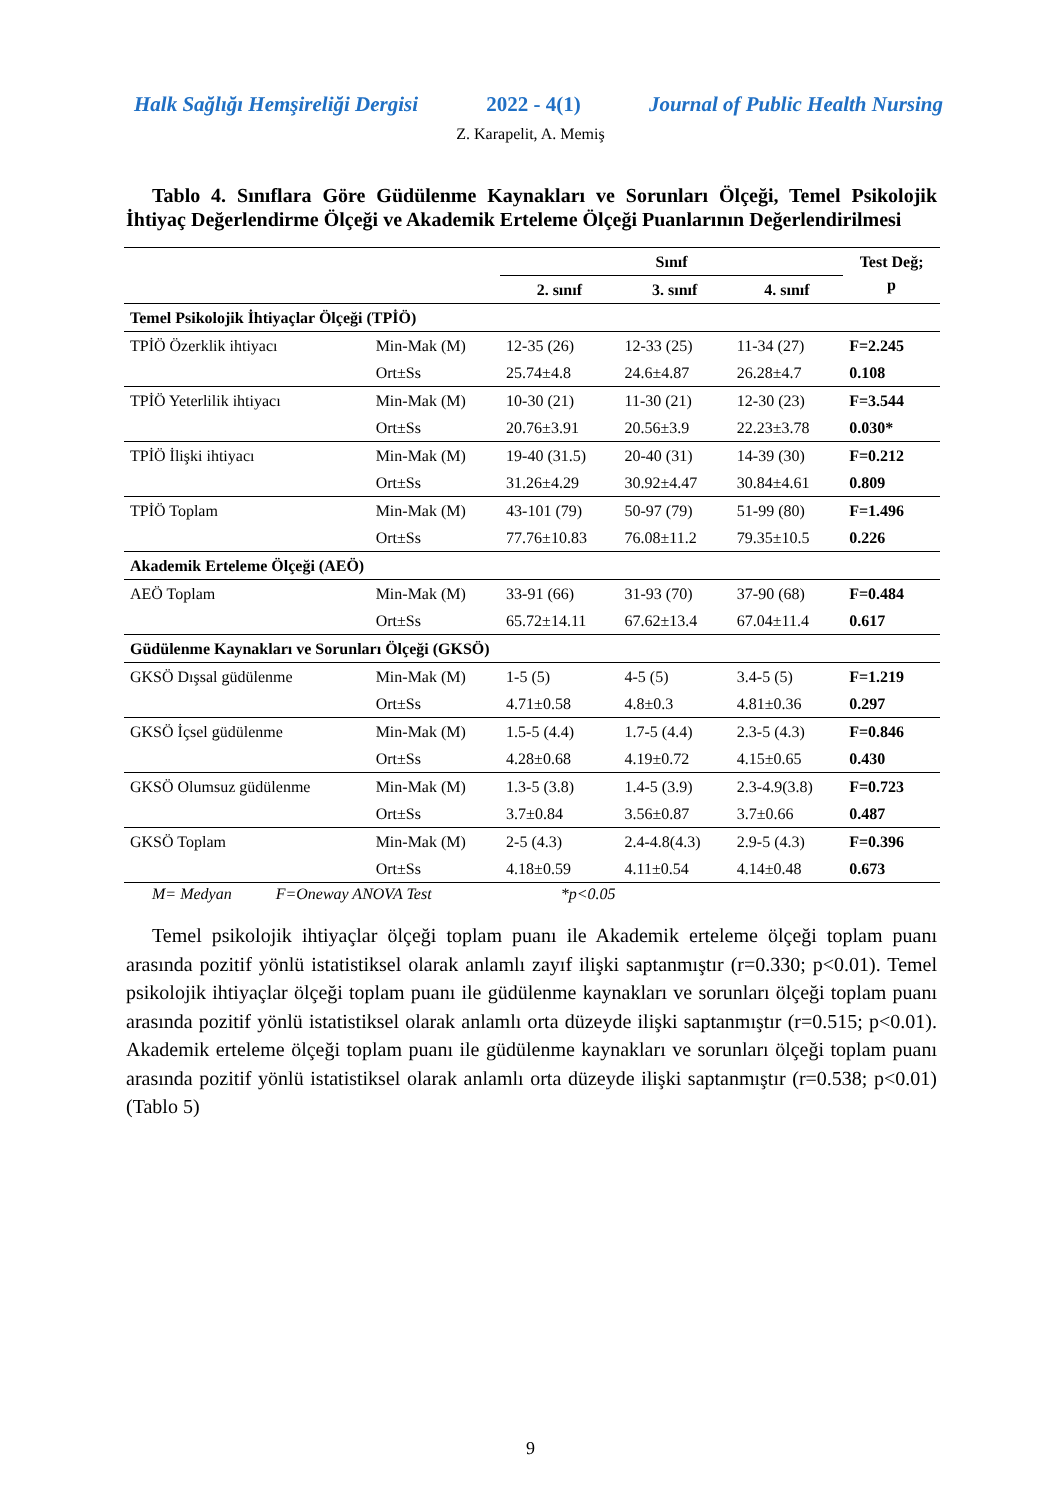Halk Sağlığı Hemşireliği Dergisi 2022 - 4(1) Journal of Public Health Nursing
Z. Karapelit, A. Memiş
Tablo 4. Sınıflara Göre Güdülenme Kaynakları ve Sorunları Ölçeği, Temel Psikolojik İhtiyaç Değerlendirme Ölçeği ve Akademik Erteleme Ölçeği Puanlarının Değerlendirilmesi
| | | Sınıf | | | Test Değ; p |
| --- | --- | --- | --- | --- | --- |
| | | 2. sınıf | 3. sınıf | 4. sınıf | |
| Temel Psikolojik İhtiyaçlar Ölçeği (TPİÖ) | | | | | |
| TPİÖ Özerklik ihtiyacı | Min-Mak (M) | 12-35 (26) | 12-33 (25) | 11-34 (27) | F=2.245 |
| | Ort±Ss | 25.74±4.8 | 24.6±4.87 | 26.28±4.7 | 0.108 |
| TPİÖ Yeterlilik ihtiyacı | Min-Mak (M) | 10-30 (21) | 11-30 (21) | 12-30 (23) | F=3.544 |
| | Ort±Ss | 20.76±3.91 | 20.56±3.9 | 22.23±3.78 | 0.030* |
| TPİÖ İlişki ihtiyacı | Min-Mak (M) | 19-40 (31.5) | 20-40 (31) | 14-39 (30) | F=0.212 |
| | Ort±Ss | 31.26±4.29 | 30.92±4.47 | 30.84±4.61 | 0.809 |
| TPİÖ Toplam | Min-Mak (M) | 43-101 (79) | 50-97 (79) | 51-99 (80) | F=1.496 |
| | Ort±Ss | 77.76±10.83 | 76.08±11.2 | 79.35±10.5 | 0.226 |
| Akademik Erteleme Ölçeği (AEÖ) | | | | | |
| AEÖ Toplam | Min-Mak (M) | 33-91 (66) | 31-93 (70) | 37-90 (68) | F=0.484 |
| | Ort±Ss | 65.72±14.11 | 67.62±13.4 | 67.04±11.4 | 0.617 |
| Güdülenme Kaynakları ve Sorunları Ölçeği (GKSÖ) | | | | | |
| GKSÖ Dışsal güdülenme | Min-Mak (M) | 1-5 (5) | 4-5 (5) | 3.4-5 (5) | F=1.219 |
| | Ort±Ss | 4.71±0.58 | 4.8±0.3 | 4.81±0.36 | 0.297 |
| GKSÖ İçsel güdülenme | Min-Mak (M) | 1.5-5 (4.4) | 1.7-5 (4.4) | 2.3-5 (4.3) | F=0.846 |
| | Ort±Ss | 4.28±0.68 | 4.19±0.72 | 4.15±0.65 | 0.430 |
| GKSÖ Olumsuz güdülenme | Min-Mak (M) | 1.3-5 (3.8) | 1.4-5 (3.9) | 2.3-4.9(3.8) | F=0.723 |
| | Ort±Ss | 3.7±0.84 | 3.56±0.87 | 3.7±0.66 | 0.487 |
| GKSÖ Toplam | Min-Mak (M) | 2-5 (4.3) | 2.4-4.8(4.3) | 2.9-5 (4.3) | F=0.396 |
| | Ort±Ss | 4.18±0.59 | 4.11±0.54 | 4.14±0.48 | 0.673 |
M= Medyan F=Oneway ANOVA Test *p<0.05
Temel psikolojik ihtiyaçlar ölçeği toplam puanı ile Akademik erteleme ölçeği toplam puanı arasında pozitif yönlü istatistiksel olarak anlamlı zayıf ilişki saptanmıştır (r=0.330; p<0.01). Temel psikolojik ihtiyaçlar ölçeği toplam puanı ile güdülenme kaynakları ve sorunları ölçeği toplam puanı arasında pozitif yönlü istatistiksel olarak anlamlı orta düzeyde ilişki saptanmıştır (r=0.515; p<0.01). Akademik erteleme ölçeği toplam puanı ile güdülenme kaynakları ve sorunları ölçeği toplam puanı arasında pozitif yönlü istatistiksel olarak anlamlı orta düzeyde ilişki saptanmıştır (r=0.538; p<0.01) (Tablo 5)
9